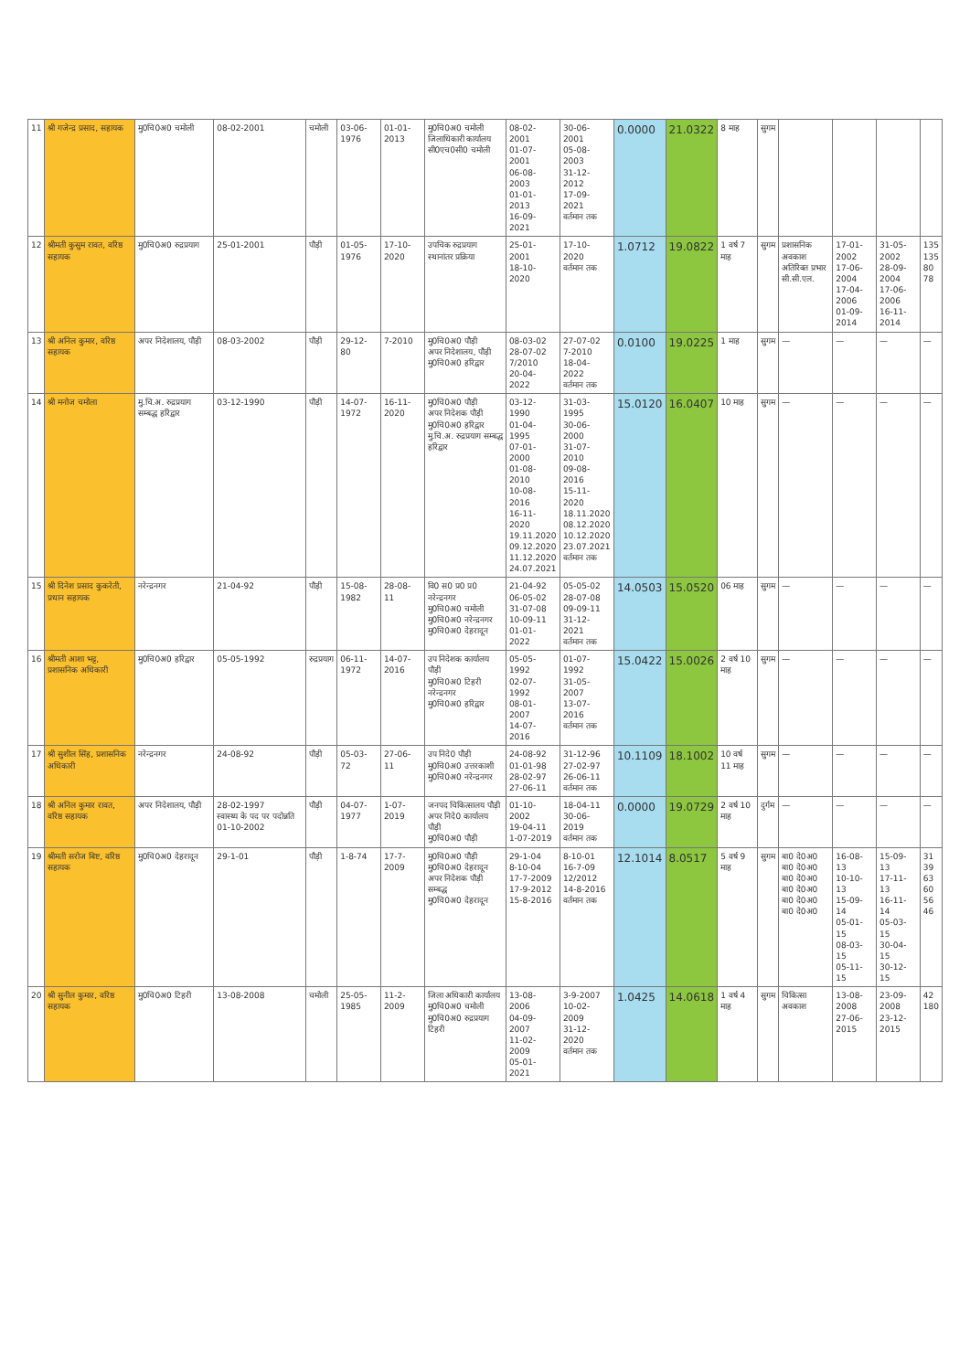| 11 | श्री गजेन्द्र प्रसाद, सहायक | मु0चि0अ0 चमोली | 08-02-2001 | चमोली | 03-06-1976 | 01-01-2013 | मु0चि0अ0 चमोली जिलाधिकारी कार्यालय सी0एच0सी0 चमोली | 08-02-2001 01-07-2001 06-08-2003 01-01-2013 16-09-2021 | 30-06-2001 05-08-2003 31-12-2012 17-09-2021 वर्तमान तक | 0.0000 | 21.0322 | 8 माह | सुगम | | | | |
| 12 | श्रीमती कुसुम रावत, वरिष्ठ सहायक | मु0चि0अ0 रुद्रप्रयाग | 25-01-2001 | पौड़ी | 01-05-1976 | 17-10-2020 | उपचिक रुद्रप्रयाग स्थानांतर प्रक्रिया | 25-01-2001 18-10-2020 | 17-10-2020 वर्तमान तक | 1.0712 | 19.0822 | 1 वर्ष 7 माह | सुगम | प्रशासनिक अवकाश अतिरिक्त प्रभार सी.सी.एल. | 17-01-2002 17-06-2004 17-04-2006 01-09-2014 | 31-05-2002 28-09-2004 17-06-2006 16-11-2014 | 135 135 80 78 |
| 13 | श्री अनिल कुमार, वरिष्ठ सहायक | अपर निदेशालय, पौड़ी | 08-03-2002 | पौड़ी | 29-12-80 | 7-2010 | मु0चि0अ0 पौड़ी अपर निदेशालय, पौड़ी मु0चि0अ0 हरिद्वार | 08-03-02 28-07-02 7/2010 20-04-2022 | 27-07-02 7-2010 18-04-2022 वर्तमान तक | 0.0100 | 19.0225 | 1 माह | सुगम | — | — | — | — |
| 14 | श्री मनोज चमोला | मु.चि.अ. रुद्रप्रयाग सम्बद्ध हरिद्वार | 03-12-1990 | पौड़ी | 14-07-1972 | 16-11-2020 | मु0चि0अ0 पौड़ी अपर निदेशक पौड़ी मु0चि0अ0 हरिद्वार मु.चि.अ. रुद्रप्रयाग सम्बद्ध हरिद्वार | 03-12-1990 01-04-1995 07-01-2000 01-08-2010 10-08-2016 16-11-2020 19.11.2020 09.12.2020 11.12.2020 24.07.2021 | 31-03-1995 30-06-2000 31-07-2010 09-08-2016 15-11-2020 18.11.2020 08.12.2020 10.12.2020 23.07.2021 वर्तमान तक | 15.0120 | 16.0407 | 10 माह | सुगम | — | — | — | — |
| 15 | श्री दिनेश प्रसाद कुकरेती, प्रधान सहायक | नरेन्द्रनगर | 21-04-92 | पौड़ी | 15-08-1982 | 28-08-11 | वि0 स0 प्र0 प्र0 नरेन्द्रनगर मु0चि0अ0 चमोली मु0चि0अ0 नरेन्द्रनगर मु0चि0अ0 देहरादून | 21-04-92 06-05-02 31-07-08 10-09-11 01-01-2022 | 05-05-02 28-07-08 09-09-11 31-12-2021 वर्तमान तक | 14.0503 | 15.0520 | 06 माह | सुगम | — | — | — | — |
| 16 | श्रीमती आशा भट्ट, प्रशासनिक अधिकारी | मु0चि0अ0 हरिद्वार | 05-05-1992 | रुद्रप्रयाग | 06-11-1972 | 14-07-2016 | उप निदेशक कार्यालय पौड़ी मु0चि0अ0 टिहरी नरेन्द्रनगर मु0चि0अ0 हरिद्वार | 05-05-1992 02-07-1992 08-01-2007 14-07-2016 | 01-07-1992 31-05-2007 13-07-2016 वर्तमान तक | 15.0422 | 15.0026 | 2 वर्ष 10 माह | सुगम | — | — | — | — |
| 17 | श्री सुशील सिंह, प्रशासनिक अधिकारी | नरेन्द्रनगर | 24-08-92 | पौड़ी | 05-03-72 | 27-06-11 | उप निदे0 पौड़ी मु0चि0अ0 उत्तरकाशी मु0चि0अ0 नरेन्द्रनगर | 24-08-92 01-01-98 28-02-97 27-06-11 | 31-12-96 27-02-97 26-06-11 वर्तमान तक | 10.1109 | 18.1002 | 10 वर्ष 11 माह | सुगम | — | — | — | — |
| 18 | श्री अनिल कुमार रावत, वरिष्ठ सहायक | अपर निदेशालय, पौड़ी | 28-02-1997 स्वास्थ्य के पद पर पदोन्नति 01-10-2002 | पौड़ी | 04-07-1977 | 1-07-2019 | जनपद चिकित्सालय पौड़ी अपर निदे0 कार्यालय पौड़ी मु0चि0अ0 पौड़ी | 01-10-2002 19-04-11 1-07-2019 | 18-04-11 30-06-2019 वर्तमान तक | 0.0000 | 19.0729 | 2 वर्ष 10 माह | दुर्गम | — | — | — | — |
| 19 | श्रीमती सरोज बिष्ट, वरिष्ठ सहायक | मु0चि0अ0 देहरादून | 29-1-01 | पौड़ी | 1-8-74 | 17-7-2009 | मु0चि0अ0 पौड़ी मु0चि0अ0 देहरादून अपर निदेशक पौड़ी सम्बद्ध मु0चि0अ0 देहरादून | 29-1-04 8-10-04 17-7-2009 17-9-2012 15-8-2016 | 8-10-01 16-7-09 12/2012 14-8-2016 वर्तमान तक | 12.1014 | 8.0517 | 5 वर्ष 9 माह | सुगम | बा0 दे0अ0 बा0 दे0अ0 बा0 दे0अ0 बा0 दे0अ0 बा0 दे0अ0 बा0 दे0अ0 | 16-08-13 10-10-13 15-09-14 05-01-15 08-03-15 05-11-15 | 15-09-13 17-11-13 16-11-14 05-03-15 30-04-15 30-12-15 | 31 39 63 60 56 46 |
| 20 | श्री सुनील कुमार, वरिष्ठ सहायक | मु0चि0अ0 टिहरी | 13-08-2008 | चमोली | 25-05-1985 | 11-2-2009 | जिला अधिकारी कार्यालय मु0चि0अ0 चमोली मु0चि0अ0 रुद्रप्रयाग टिहरी | 13-08-2006 04-09-2007 11-02-2009 05-01-2021 | 3-9-2007 10-02-2009 31-12-2020 वर्तमान तक | 1.0425 | 14.0618 | 1 वर्ष 4 माह | सुगम | चिकित्सा अवकाश | 13-08-2008 27-06-2015 | 23-09-2008 23-12-2015 | 42 180 |